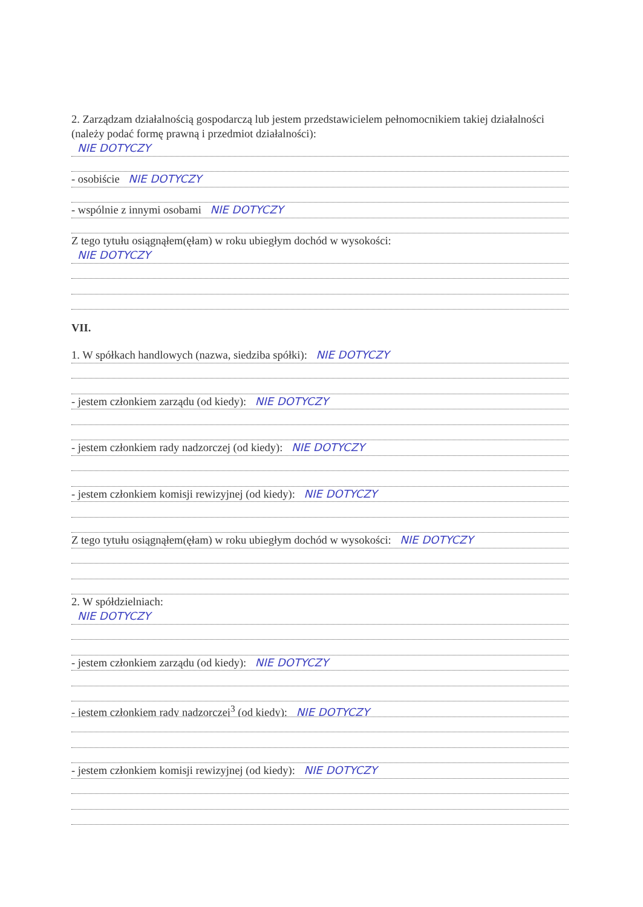2. Zarządzam działalnością gospodarczą lub jestem przedstawicielem pełnomocnikiem takiej działalności (należy podać formę prawną i przedmiot działalności):
NIE DOTYCZY
- osobiście NIE DOTYCZY
- wspólnie z innymi osobami NIE DOTYCZY
Z tego tytułu osiągnąłem(ęłam) w roku ubiegłym dochód w wysokości:
NIE DOTYCZY
VII.
1. W spółkach handlowych (nazwa, siedziba spółki): NIE DOTYCZY
- jestem członkiem zarządu (od kiedy): NIE DOTYCZY
- jestem członkiem rady nadzorczej (od kiedy): NIE DOTYCZY
- jestem członkiem komisji rewizyjnej (od kiedy): NIE DOTYCZY
Z tego tytułu osiągnąłem(ęłam) w roku ubiegłym dochód w wysokości: NIE DOTYCZY
2. W spółdzielniach:
NIE DOTYCZY
- jestem członkiem zarządu (od kiedy): NIE DOTYCZY
- jestem członkiem rady nadzorczej<sup>3</sup> (od kiedy): NIE DOTYCZY
- jestem członkiem komisji rewizyjnej (od kiedy): NIE DOTYCZY